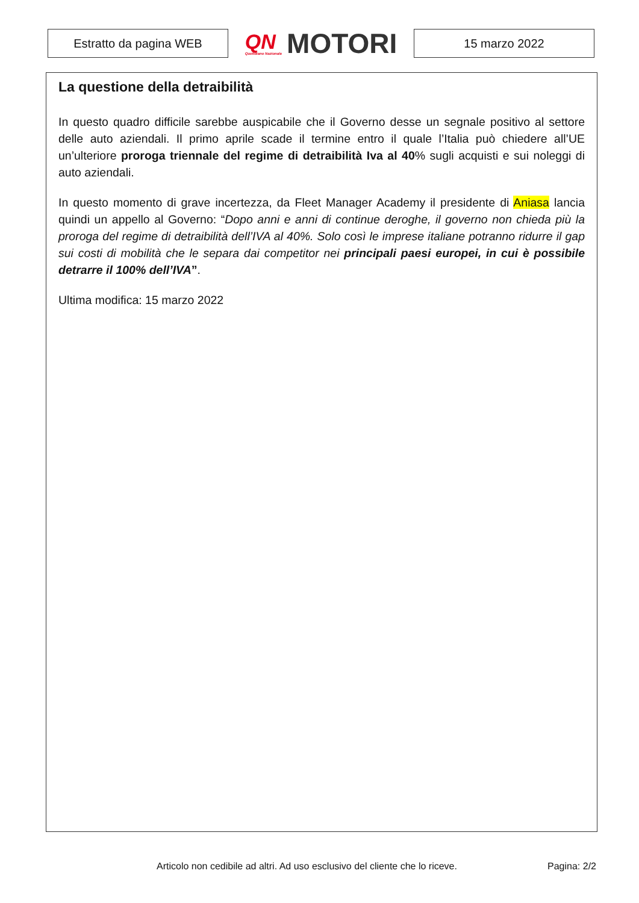Estratto da pagina WEB
QN
Quotidiano Nazionale
MOTORI
15 marzo 2022
La questione della detraibilità
In questo quadro difficile sarebbe auspicabile che il Governo desse un segnale positivo al settore delle auto aziendali. Il primo aprile scade il termine entro il quale l’Italia può chiedere all’UE un’ulteriore proroga triennale del regime di detraibilità Iva al 40% sugli acquisti e sui noleggi di auto aziendali.
In questo momento di grave incertezza, da Fleet Manager Academy il presidente di Aniasa lancia quindi un appello al Governo: “Dopo anni e anni di continue deroghe, il governo non chieda più la proroga del regime di detraibilità dell’IVA al 40%. Solo così le imprese italiane potranno ridurre il gap sui costi di mobilità che le separa dai competitor nei principali paesi europei, in cui è possibile detrarre il 100% dell’IVA”.
Ultima modifica: 15 marzo 2022
Articolo non cedibile ad altri. Ad uso esclusivo del cliente che lo riceve. Pagina: 2/2